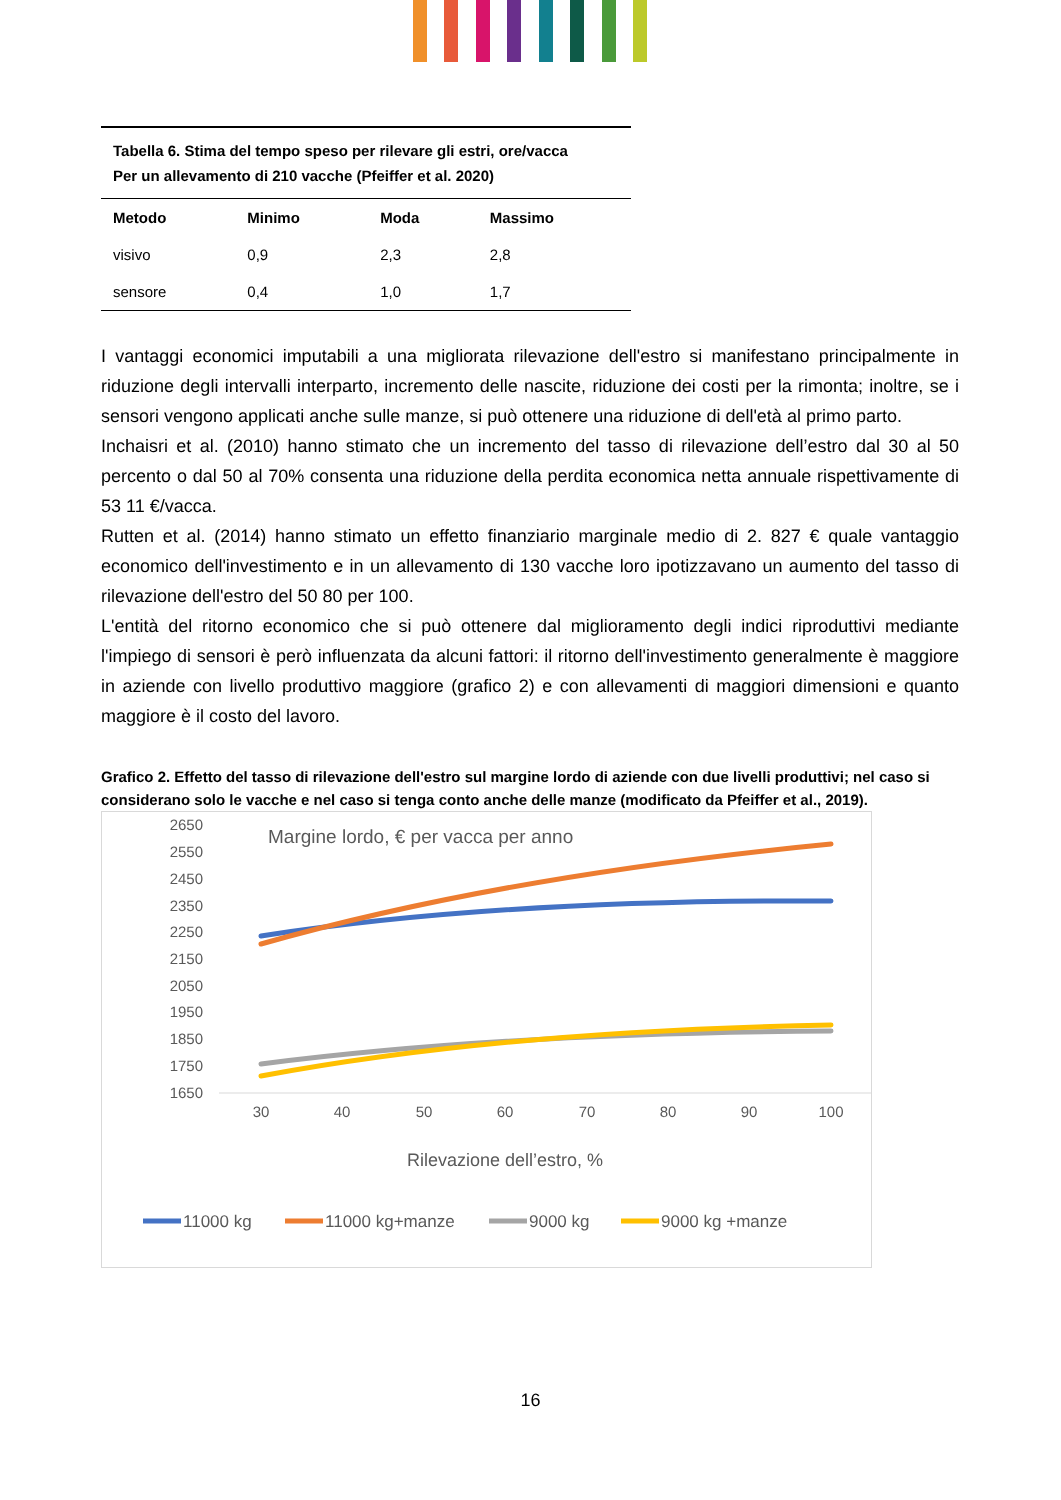| Tabella 6. Stima del tempo speso per rilevare gli estri, ore/vacca Per un allevamento di 210 vacche (Pfeiffer et al. 2020) | | | |
| Metodo | Minimo | Moda | Massimo |
| visivo | 0,9 | 2,3 | 2,8 |
| sensore | 0,4 | 1,0 | 1,7 |
I vantaggi economici imputabili a una migliorata rilevazione dell'estro si manifestano principalmente in riduzione degli intervalli interparto, incremento delle nascite, riduzione dei costi per la rimonta; inoltre, se i sensori vengono applicati anche sulle manze, si può ottenere una riduzione di dell'età al primo parto.
Inchaisri et al. (2010) hanno stimato che un incremento del tasso di rilevazione dell’estro dal 30 al 50 percento o dal 50 al 70% consenta una riduzione della perdita economica netta annuale rispettivamente di 53 11 €/vacca.
Rutten et al. (2014) hanno stimato un effetto finanziario marginale medio di 2. 827 € quale vantaggio economico dell'investimento e in un allevamento di 130 vacche loro ipotizzavano un aumento del tasso di rilevazione dell'estro del 50 80 per 100.
L'entità del ritorno economico che si può ottenere dal miglioramento degli indici riproduttivi mediante l'impiego di sensori è però influenzata da alcuni fattori: il ritorno dell'investimento generalmente è maggiore in aziende con livello produttivo maggiore (grafico 2) e con allevamenti di maggiori dimensioni e quanto maggiore è il costo del lavoro.
Grafico 2. Effetto del tasso di rilevazione dell'estro sul margine lordo di aziende con due livelli produttivi; nel caso si considerano solo le vacche e nel caso si tenga conto anche delle manze (modificato da Pfeiffer et al., 2019).
2650
2550
2450
2350
2250
2150
2050
1950
1850
1750
1650
30
40
50
60
70
80
90
100
Margine lordo, € per vacca per anno
Rilevazione dell’estro, %
11000 kg
11000 kg+manze
9000 kg
9000 kg +manze
16